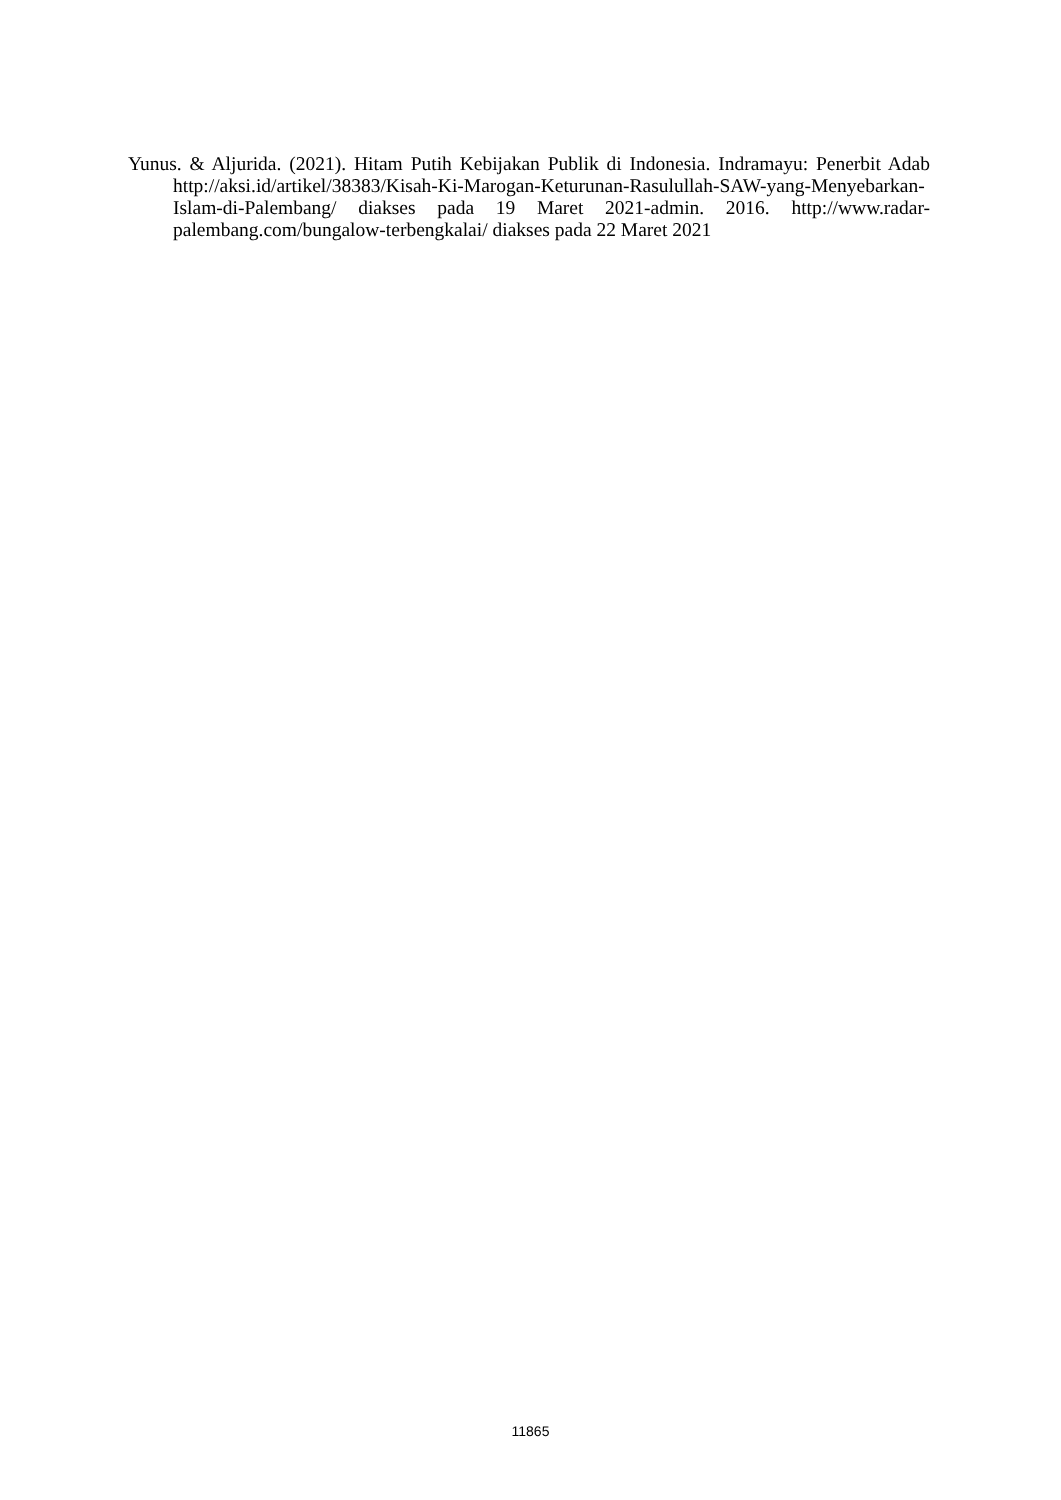Yunus. & Aljurida. (2021). Hitam Putih Kebijakan Publik di Indonesia. Indramayu: Penerbit Adab http://aksi.id/artikel/38383/Kisah-Ki-Marogan-Keturunan-Rasulullah-SAW-yang-Menyebarkan- Islam-di-Palembang/ diakses pada 19 Maret 2021-admin. 2016. http://www.radar-palembang.com/bungalow-terbengkalai/ diakses pada 22 Maret 2021
11865